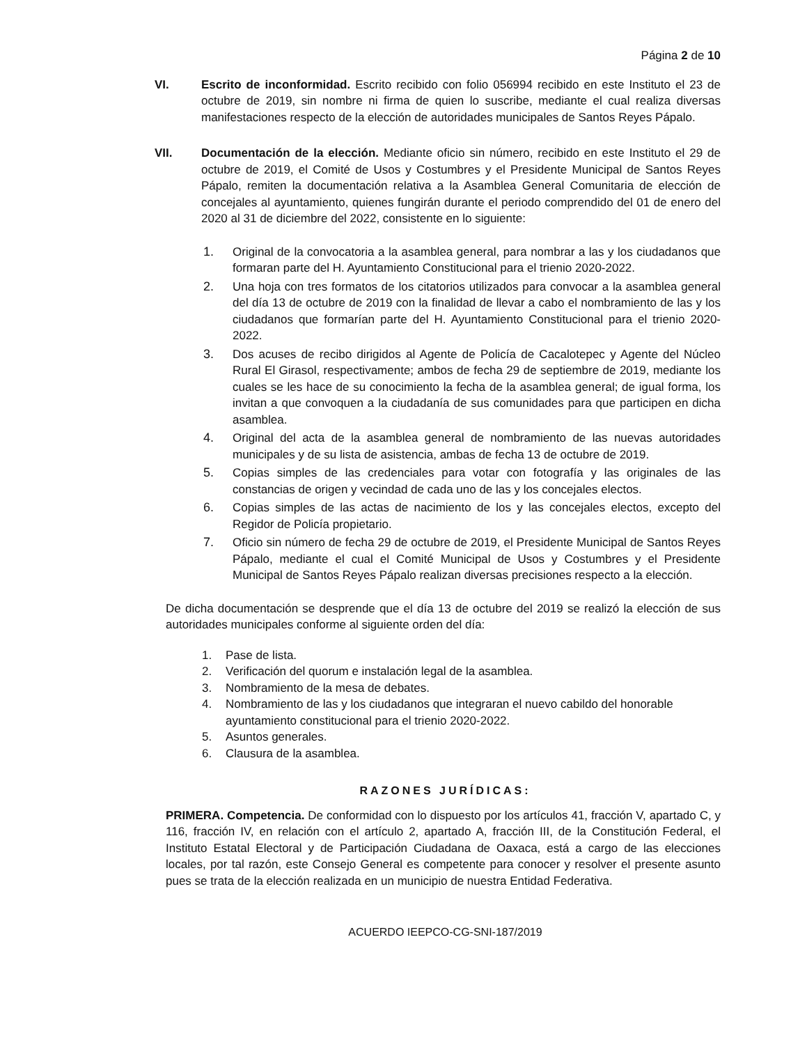Página 2 de 10
VI. Escrito de inconformidad. Escrito recibido con folio 056994 recibido en este Instituto el 23 de octubre de 2019, sin nombre ni firma de quien lo suscribe, mediante el cual realiza diversas manifestaciones respecto de la elección de autoridades municipales de Santos Reyes Pápalo.
VII. Documentación de la elección. Mediante oficio sin número, recibido en este Instituto el 29 de octubre de 2019, el Comité de Usos y Costumbres y el Presidente Municipal de Santos Reyes Pápalo, remiten la documentación relativa a la Asamblea General Comunitaria de elección de concejales al ayuntamiento, quienes fungirán durante el periodo comprendido del 01 de enero del 2020 al 31 de diciembre del 2022, consistente en lo siguiente:
1. Original de la convocatoria a la asamblea general, para nombrar a las y los ciudadanos que formaran parte del H. Ayuntamiento Constitucional para el trienio 2020-2022.
2. Una hoja con tres formatos de los citatorios utilizados para convocar a la asamblea general del día 13 de octubre de 2019 con la finalidad de llevar a cabo el nombramiento de las y los ciudadanos que formarían parte del H. Ayuntamiento Constitucional para el trienio 2020-2022.
3. Dos acuses de recibo dirigidos al Agente de Policía de Cacalotepec y Agente del Núcleo Rural El Girasol, respectivamente; ambos de fecha 29 de septiembre de 2019, mediante los cuales se les hace de su conocimiento la fecha de la asamblea general; de igual forma, los invitan a que convoquen a la ciudadanía de sus comunidades para que participen en dicha asamblea.
4. Original del acta de la asamblea general de nombramiento de las nuevas autoridades municipales y de su lista de asistencia, ambas de fecha 13 de octubre de 2019.
5. Copias simples de las credenciales para votar con fotografía y las originales de las constancias de origen y vecindad de cada uno de las y los concejales electos.
6. Copias simples de las actas de nacimiento de los y las concejales electos, excepto del Regidor de Policía propietario.
7. Oficio sin número de fecha 29 de octubre de 2019, el Presidente Municipal de Santos Reyes Pápalo, mediante el cual el Comité Municipal de Usos y Costumbres y el Presidente Municipal de Santos Reyes Pápalo realizan diversas precisiones respecto a la elección.
De dicha documentación se desprende que el día 13 de octubre del 2019 se realizó la elección de sus autoridades municipales conforme al siguiente orden del día:
1. Pase de lista.
2. Verificación del quorum e instalación legal de la asamblea.
3. Nombramiento de la mesa de debates.
4. Nombramiento de las y los ciudadanos que integraran el nuevo cabildo del honorable ayuntamiento constitucional para el trienio 2020-2022.
5. Asuntos generales.
6. Clausura de la asamblea.
RAZONES JURÍDICAS:
PRIMERA. Competencia. De conformidad con lo dispuesto por los artículos 41, fracción V, apartado C, y 116, fracción IV, en relación con el artículo 2, apartado A, fracción III, de la Constitución Federal, el Instituto Estatal Electoral y de Participación Ciudadana de Oaxaca, está a cargo de las elecciones locales, por tal razón, este Consejo General es competente para conocer y resolver el presente asunto pues se trata de la elección realizada en un municipio de nuestra Entidad Federativa.
ACUERDO IEEPCO-CG-SNI-187/2019